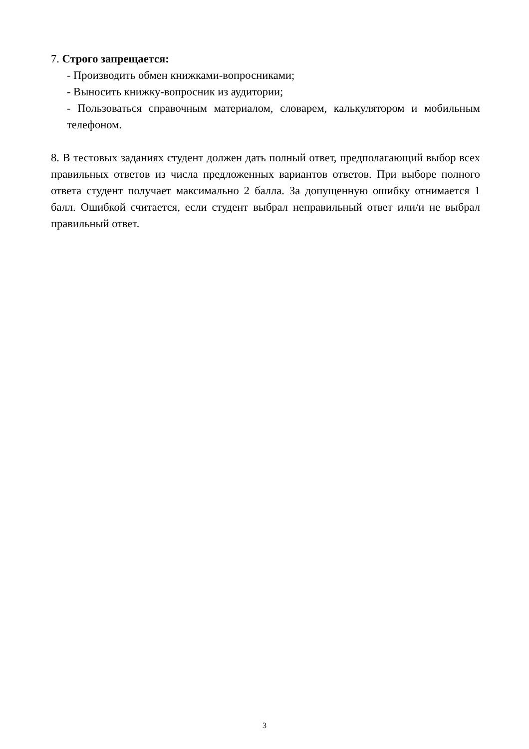7. Строго запрещается:
- Производить обмен книжками-вопросниками;
- Выносить книжку-вопросник из аудитории;
- Пользоваться справочным материалом, словарем, калькулятором и мобильным телефоном.
8. В тестовых заданиях студент должен дать полный ответ, предполагающий выбор всех правильных ответов из числа предложенных вариантов ответов. При выборе полного ответа студент получает максимально 2 балла. За допущенную ошибку отнимается 1 балл. Ошибкой считается, если студент выбрал неправильный ответ или/и не выбрал правильный ответ.
3